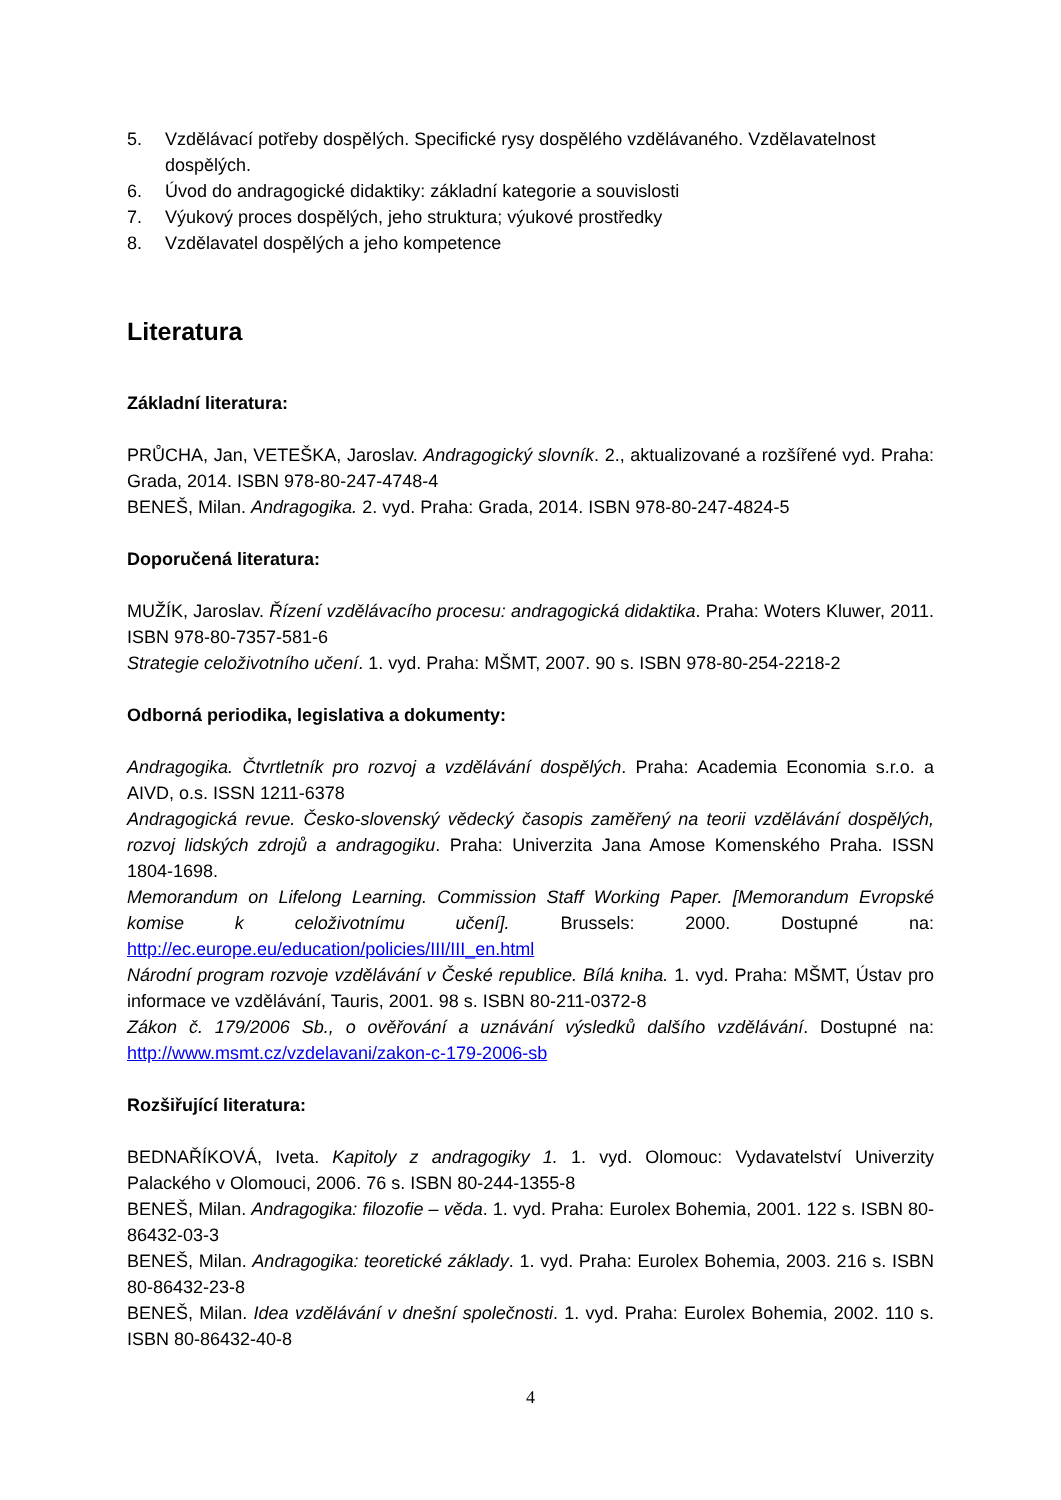5. Vzdělávací potřeby dospělých. Specifické rysy dospělého vzdělávaného. Vzdělavatelnost dospělých.
6. Úvod do andragogické didaktiky: základní kategorie a souvislosti
7. Výukový proces dospělých, jeho struktura; výukové prostředky
8. Vzdělavatel dospělých a jeho kompetence
Literatura
Základní literatura:
PRŮCHA, Jan, VETEŠKA, Jaroslav. Andragogický slovník. 2., aktualizované a rozšířené vyd. Praha: Grada, 2014. ISBN 978-80-247-4748-4
BENEŠ, Milan. Andragogika. 2. vyd. Praha: Grada, 2014. ISBN 978-80-247-4824-5
Doporučená literatura:
MUŽÍK, Jaroslav. Řízení vzdělávacího procesu: andragogická didaktika. Praha: Woters Kluwer, 2011. ISBN 978-80-7357-581-6
Strategie celoživotního učení. 1. vyd. Praha: MŠMT, 2007. 90 s. ISBN 978-80-254-2218-2
Odborná periodika, legislativa a dokumenty:
Andragogika. Čtvrtletník pro rozvoj a vzdělávání dospělých. Praha: Academia Economia s.r.o. a AIVD, o.s. ISSN 1211-6378
Andragogická revue. Česko-slovenský vědecký časopis zaměřený na teorii vzdělávání dospělých, rozvoj lidských zdrojů a andragogiku. Praha: Univerzita Jana Amose Komenského Praha. ISSN 1804-1698.
Memorandum on Lifelong Learning. Commission Staff Working Paper. [Memorandum Evropské komise k celoživotnímu učení]. Brussels: 2000. Dostupné na: http://ec.europe.eu/education/policies/III/III_en.html
Národní program rozvoje vzdělávání v České republice. Bílá kniha. 1. vyd. Praha: MŠMT, Ústav pro informace ve vzdělávání, Tauris, 2001. 98 s. ISBN 80-211-0372-8
Zákon č. 179/2006 Sb., o ověřování a uznávání výsledků dalšího vzdělávání. Dostupné na: http://www.msmt.cz/vzdelavani/zakon-c-179-2006-sb
Rozšiřující literatura:
BEDNAŘÍKOVÁ, Iveta. Kapitoly z andragogiky 1. 1. vyd. Olomouc: Vydavatelství Univerzity Palackého v Olomouci, 2006. 76 s. ISBN 80-244-1355-8
BENEŠ, Milan. Andragogika: filozofie – věda. 1. vyd. Praha: Eurolex Bohemia, 2001. 122 s. ISBN 80-86432-03-3
BENEŠ, Milan. Andragogika: teoretické základy. 1. vyd. Praha: Eurolex Bohemia, 2003. 216 s. ISBN 80-86432-23-8
BENEŠ, Milan. Idea vzdělávání v dnešní společnosti. 1. vyd. Praha: Eurolex Bohemia, 2002. 110 s. ISBN 80-86432-40-8
4